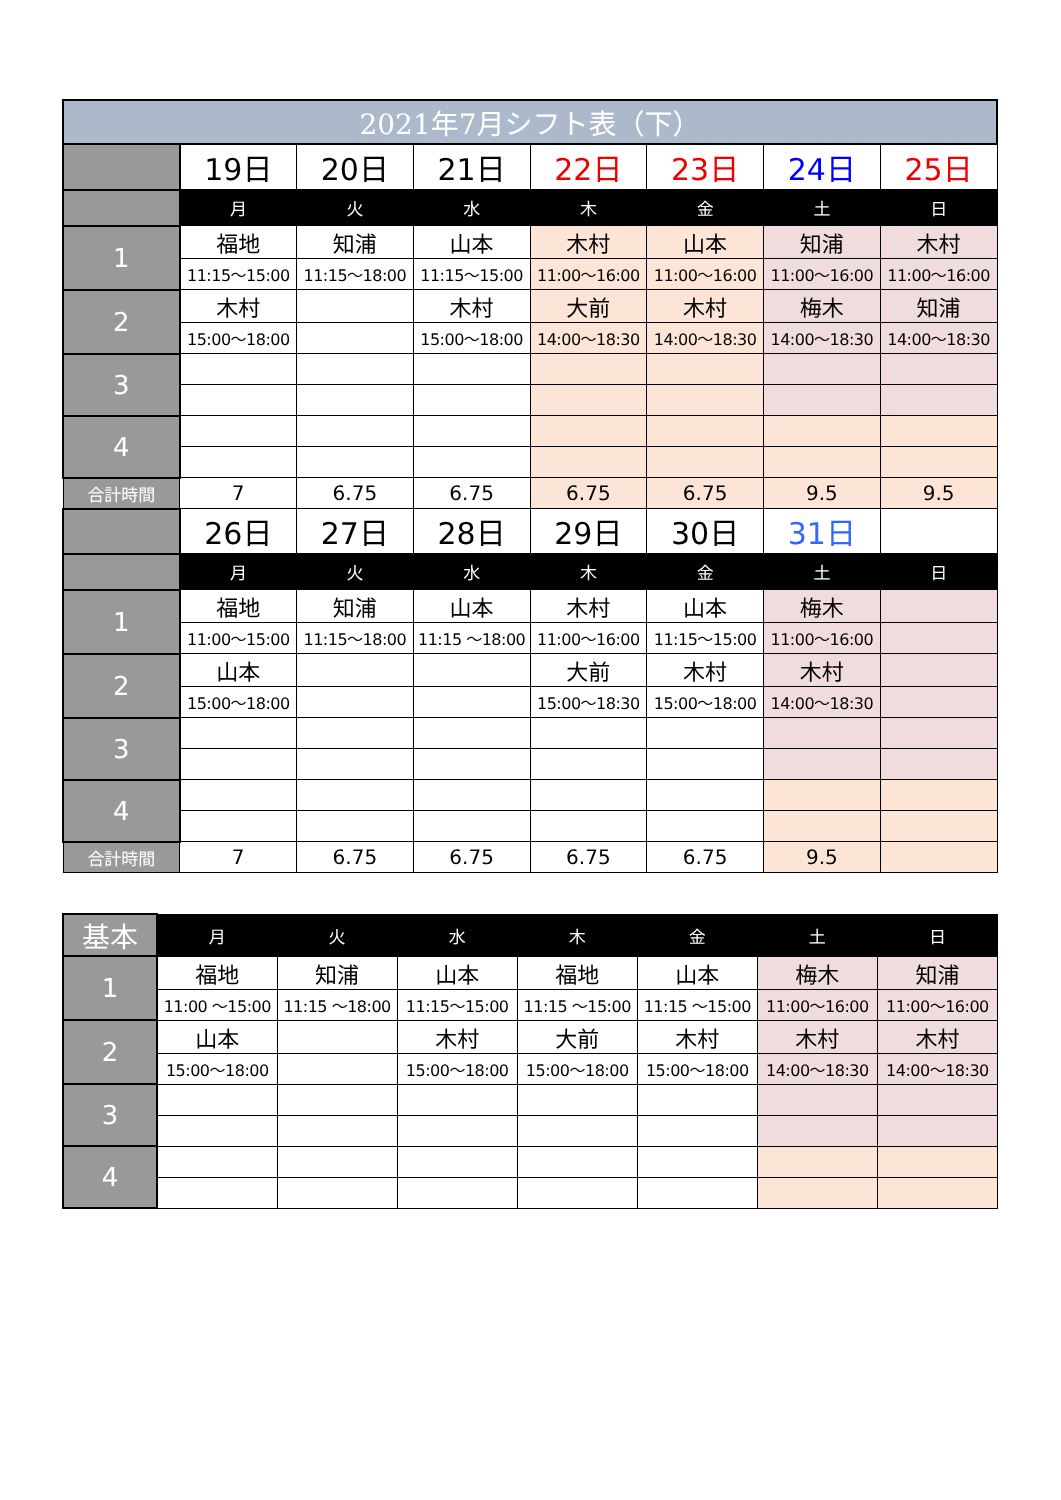| 2021年7月シフト表（下） | | | | | | | |
| --- | --- | --- | --- | --- | --- | --- | --- |
| | 19日 | 20日 | 21日 | 22日 | 23日 | 24日 | 25日 |
| | 月 | 火 | 水 | 木 | 金 | 土 | 日 |
| 1 | 福地 | 知浦 | 山本 | 木村 | 山本 | 知浦 | 木村 |
| | 11:15～15:00 | 11:15～18:00 | 11:15～15:00 | 11:00～16:00 | 11:00～16:00 | 11:00～16:00 | 11:00～16:00 |
| 2 | 木村 | | 木村 | 大前 | 木村 | 梅木 | 知浦 |
| | 15:00～18:00 | | 15:00～18:00 | 14:00～18:30 | 14:00～18:30 | 14:00～18:30 | 14:00～18:30 |
| 3 | | | | | | | |
| 4 | | | | | | | |
| 合計時間 | 7 | 6.75 | 6.75 | 6.75 | 6.75 | 9.5 | 9.5 |
| | 26日 | 27日 | 28日 | 29日 | 30日 | 31日 | |
| | 月 | 火 | 水 | 木 | 金 | 土 | 日 |
| 1 | 福地 | 知浦 | 山本 | 木村 | 山本 | 梅木 | |
| | 11:00～15:00 | 11:15～18:00 | 11:15 ～18:00 | 11:00～16:00 | 11:15～15:00 | 11:00～16:00 | |
| 2 | 山本 | | | 大前 | 木村 | 木村 | |
| | 15:00～18:00 | | | 15:00～18:30 | 15:00～18:00 | 14:00～18:30 | |
| 3 | | | | | | | |
| 4 | | | | | | | |
| 合計時間 | 7 | 6.75 | 6.75 | 6.75 | 6.75 | 9.5 | |
| 基本 | 月 | 火 | 水 | 木 | 金 | 土 | 日 |
| 1 | 福地 | 知浦 | 山本 | 福地 | 山本 | 梅木 | 知浦 |
| | 11:00 ～15:00 | 11:15 ～18:00 | 11:15～15:00 | 11:15 ～15:00 | 11:15 ～15:00 | 11:00～16:00 | 11:00～16:00 |
| 2 | 山本 | | 木村 | 大前 | 木村 | 木村 | 木村 |
| | 15:00～18:00 | | 15:00～18:00 | 15:00～18:00 | 15:00～18:00 | 14:00～18:30 | 14:00～18:30 |
| 3 | | | | | | | |
| 4 | | | | | | | |